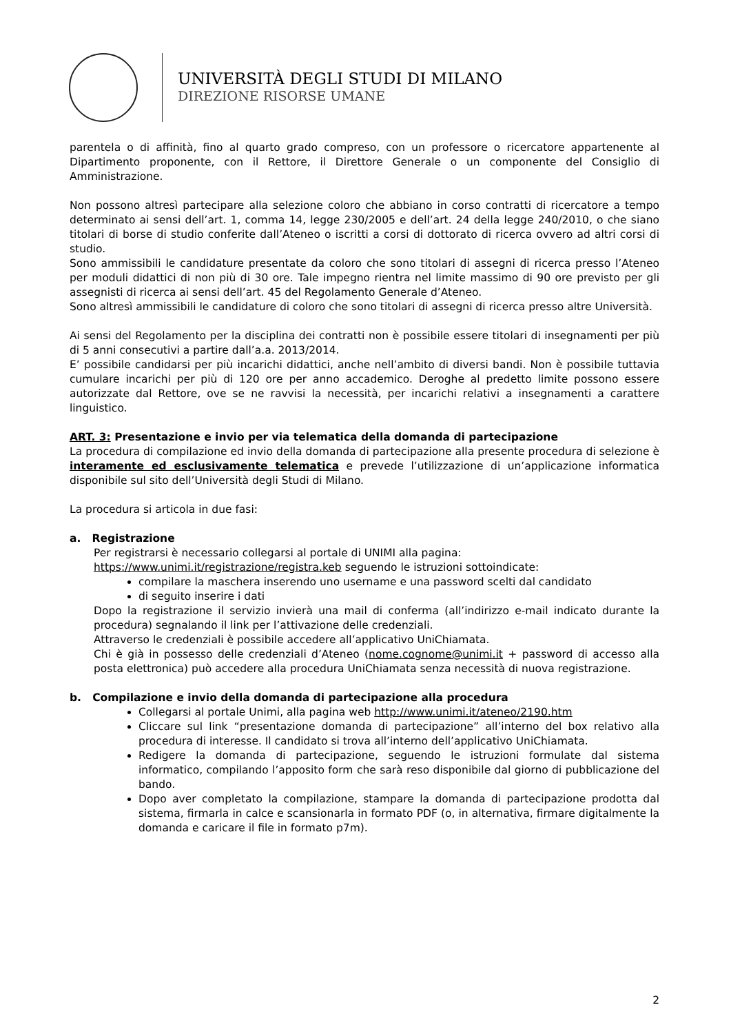UNIVERSITÀ DEGLI STUDI DI MILANO
DIREZIONE RISORSE UMANE
parentela o di affinità, fino al quarto grado compreso, con un professore o ricercatore appartenente al Dipartimento proponente, con il Rettore, il Direttore Generale o un componente del Consiglio di Amministrazione.
Non possono altresì partecipare alla selezione coloro che abbiano in corso contratti di ricercatore a tempo determinato ai sensi dell’art. 1, comma 14, legge 230/2005 e dell’art. 24 della legge 240/2010, o che siano titolari di borse di studio conferite dall’Ateneo o iscritti a corsi di dottorato di ricerca ovvero ad altri corsi di studio.
Sono ammissibili le candidature presentate da coloro che sono titolari di assegni di ricerca presso l’Ateneo per moduli didattici di non più di 30 ore. Tale impegno rientra nel limite massimo di 90 ore previsto per gli assegnisti di ricerca ai sensi dell’art. 45 del Regolamento Generale d’Ateneo.
Sono altresì ammissibili le candidature di coloro che sono titolari di assegni di ricerca presso altre Università.
Ai sensi del Regolamento per la disciplina dei contratti non è possibile essere titolari di insegnamenti per più di 5 anni consecutivi a partire dall’a.a. 2013/2014.
E’ possibile candidarsi per più incarichi didattici, anche nell’ambito di diversi bandi. Non è possibile tuttavia cumulare incarichi per più di 120 ore per anno accademico. Deroghe al predetto limite possono essere autorizzate dal Rettore, ove se ne ravvisi la necessità, per incarichi relativi a insegnamenti a carattere linguistico.
ART. 3: Presentazione e invio per via telematica della domanda di partecipazione
La procedura di compilazione ed invio della domanda di partecipazione alla presente procedura di selezione è interamente ed esclusivamente telematica e prevede l’utilizzazione di un’applicazione informatica disponibile sul sito dell’Università degli Studi di Milano.
La procedura si articola in due fasi:
a. Registrazione
Per registrarsi è necessario collegarsi al portale di UNIMI alla pagina:
https://www.unimi.it/registrazione/registra.keb seguendo le istruzioni sottoindicate:
compilare la maschera inserendo uno username e una password scelti dal candidato
di seguito inserire i dati
Dopo la registrazione il servizio invierà una mail di conferma (all’indirizzo e-mail indicato durante la procedura) segnalando il link per l’attivazione delle credenziali.
Attraverso le credenziali è possibile accedere all’applicativo UniChiamata.
Chi è già in possesso delle credenziali d’Ateneo (nome.cognome@unimi.it + password di accesso alla posta elettronica) può accedere alla procedura UniChiamata senza necessità di nuova registrazione.
b. Compilazione e invio della domanda di partecipazione alla procedura
Collegarsi al portale Unimi, alla pagina web http://www.unimi.it/ateneo/2190.htm
Cliccare sul link “presentazione domanda di partecipazione” all’interno del box relativo alla procedura di interesse. Il candidato si trova all’interno dell’applicativo UniChiamata.
Redigere la domanda di partecipazione, seguendo le istruzioni formulate dal sistema informatico, compilando l’apposito form che sarà reso disponibile dal giorno di pubblicazione del bando.
Dopo aver completato la compilazione, stampare la domanda di partecipazione prodotta dal sistema, firmarla in calce e scansionarla in formato PDF (o, in alternativa, firmare digitalmente la domanda e caricare il file in formato p7m).
2